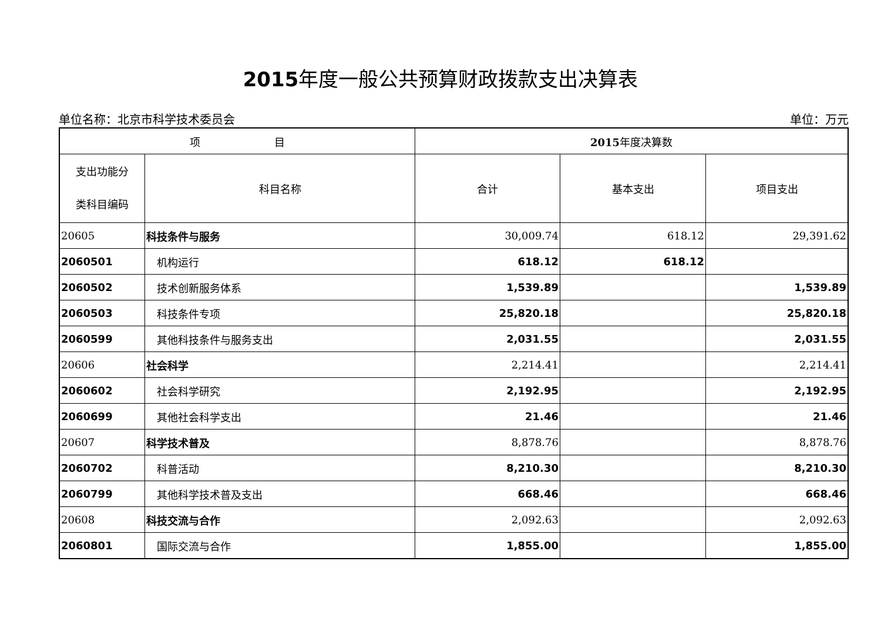2015年度一般公共预算财政拨款支出决算表
单位名称：北京市科学技术委员会 单位：万元
| 项 目 | | 2015 年度决算数 | | |
| --- | --- | --- | --- | --- |
| 支出功能分 类科目编码 | 科目名称 | 合计 | 基本支出 | 项目支出 |
| 20605 | 科技条件与服务 | 30,009.74 | 618.12 | 29,391.62 |
| 2060501 | 机构运行 | 618.12 | 618.12 | |
| 2060502 | 技术创新服务体系 | 1,539.89 | | 1,539.89 |
| 2060503 | 科技条件专项 | 25,820.18 | | 25,820.18 |
| 2060599 | 其他科技条件与服务支出 | 2,031.55 | | 2,031.55 |
| 20606 | 社会科学 | 2,214.41 | | 2,214.41 |
| 2060602 | 社会科学研究 | 2,192.95 | | 2,192.95 |
| 2060699 | 其他社会科学支出 | 21.46 | | 21.46 |
| 20607 | 科学技术普及 | 8,878.76 | | 8,878.76 |
| 2060702 | 科普活动 | 8,210.30 | | 8,210.30 |
| 2060799 | 其他科学技术普及支出 | 668.46 | | 668.46 |
| 20608 | 科技交流与合作 | 2,092.63 | | 2,092.63 |
| 2060801 | 国际交流与合作 | 1,855.00 | | 1,855.00 |